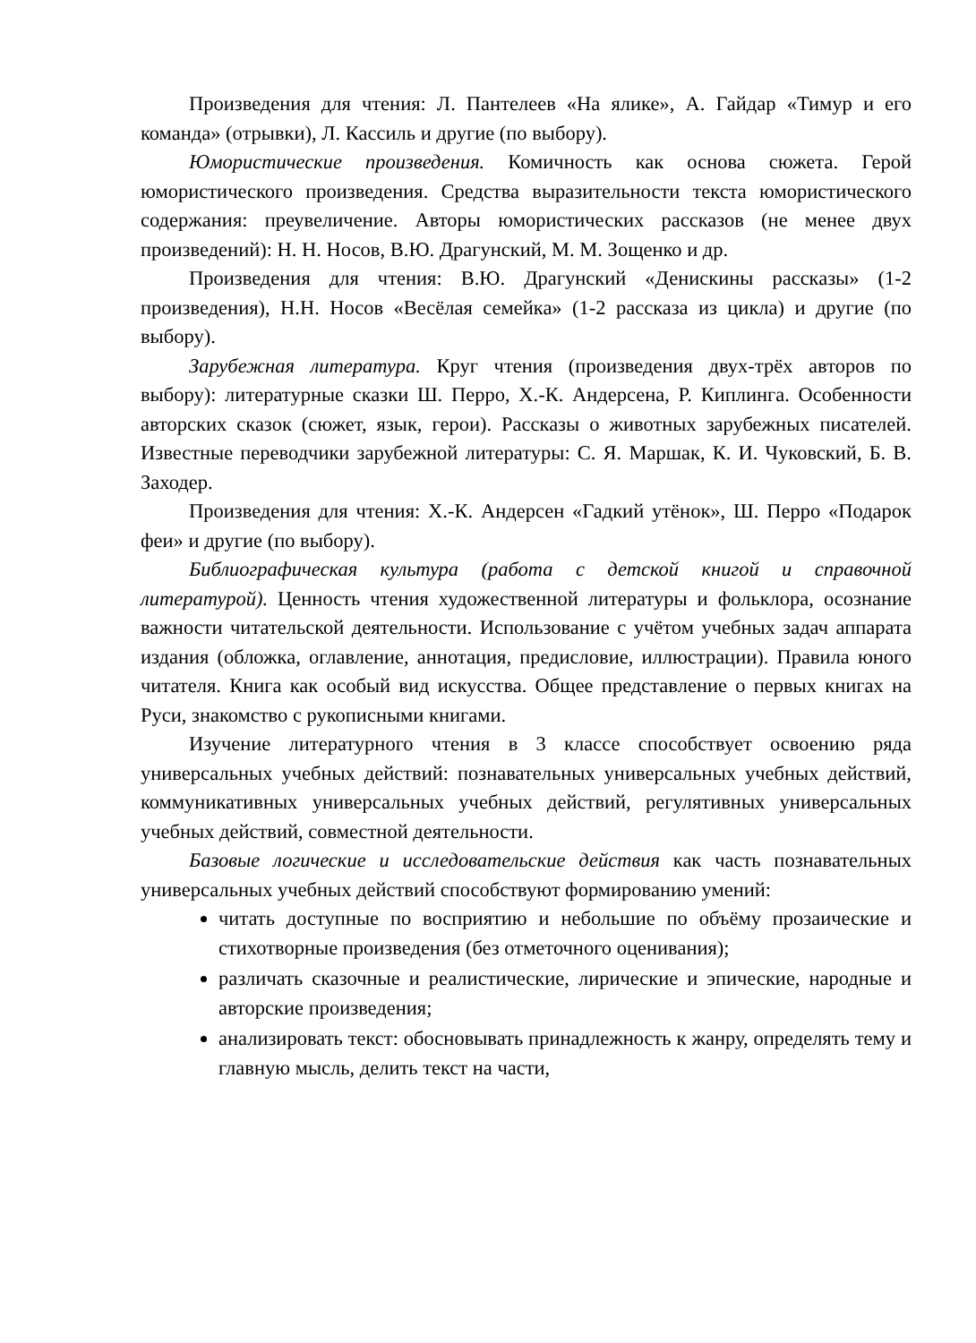Произведения для чтения: Л. Пантелеев «На ялике», А. Гайдар «Тимур и его команда» (отрывки), Л. Кассиль и другие (по выбору).
Юмористические произведения. Комичность как основа сюжета. Герой юмористического произведения. Средства выразительности текста юмористического содержания: преувеличение. Авторы юмористических рассказов (не менее двух произведений): Н. Н. Носов, В.Ю. Драгунский, М. М. Зощенко и др.
Произведения для чтения: В.Ю. Драгунский «Денискины рассказы» (1-2 произведения), Н.Н. Носов «Весёлая семейка» (1-2 рассказа из цикла) и другие (по выбору).
Зарубежная литература. Круг чтения (произведения двух-трёх авторов по выбору): литературные сказки Ш. Перро, Х.-К. Андерсена, Р. Киплинга. Особенности авторских сказок (сюжет, язык, герои). Рассказы о животных зарубежных писателей. Известные переводчики зарубежной литературы: С. Я. Маршак, К. И. Чуковский, Б. В. Заходер.
Произведения для чтения: Х.-К. Андерсен «Гадкий утёнок», Ш. Перро «Подарок феи» и другие (по выбору).
Библиографическая культура (работа с детской книгой и справочной литературой). Ценность чтения художественной литературы и фольклора, осознание важности читательской деятельности. Использование с учётом учебных задач аппарата издания (обложка, оглавление, аннотация, предисловие, иллюстрации). Правила юного читателя. Книга как особый вид искусства. Общее представление о первых книгах на Руси, знакомство с рукописными книгами.
Изучение литературного чтения в 3 классе способствует освоению ряда универсальных учебных действий: познавательных универсальных учебных действий, коммуникативных универсальных учебных действий, регулятивных универсальных учебных действий, совместной деятельности.
Базовые логические и исследовательские действия как часть познавательных универсальных учебных действий способствуют формированию умений:
читать доступные по восприятию и небольшие по объёму прозаические и стихотворные произведения (без отметочного оценивания);
различать сказочные и реалистические, лирические и эпические, народные и авторские произведения;
анализировать текст: обосновывать принадлежность к жанру, определять тему и главную мысль, делить текст на части,